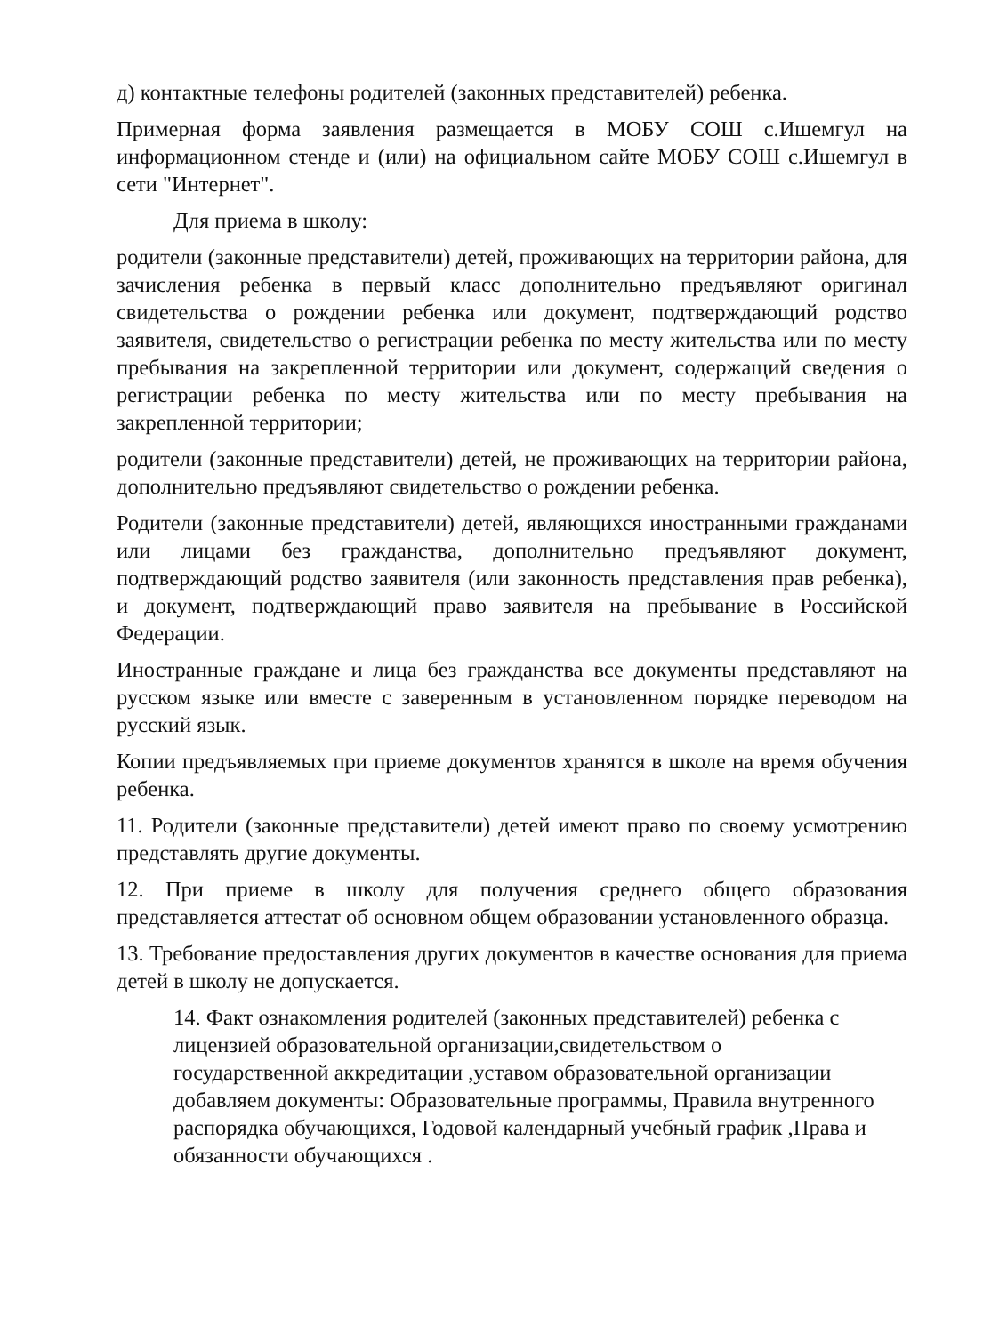д) контактные телефоны родителей (законных представителей) ребенка.
Примерная форма заявления размещается в МОБУ СОШ с.Ишемгул на информационном стенде и (или) на официальном сайте МОБУ СОШ с.Ишемгул в сети "Интернет".
Для приема в школу:
родители (законные представители) детей, проживающих на территории района, для зачисления ребенка в первый класс дополнительно предъявляют оригинал свидетельства о рождении ребенка или документ, подтверждающий родство заявителя, свидетельство о регистрации ребенка по месту жительства или по месту пребывания на закрепленной территории или документ, содержащий сведения о регистрации ребенка по месту жительства или по месту пребывания на закрепленной территории;
родители (законные представители) детей, не проживающих на территории района, дополнительно предъявляют свидетельство о рождении ребенка.
Родители (законные представители) детей, являющихся иностранными гражданами или лицами без гражданства, дополнительно предъявляют документ, подтверждающий родство заявителя (или законность представления прав ребенка), и документ, подтверждающий право заявителя на пребывание в Российской Федерации.
Иностранные граждане и лица без гражданства все документы представляют на русском языке или вместе с заверенным в установленном порядке переводом на русский язык.
Копии предъявляемых при приеме документов хранятся в школе на время обучения ребенка.
11. Родители (законные представители) детей имеют право по своему усмотрению представлять другие документы.
12. При приеме в школу для получения среднего общего образования представляется аттестат об основном общем образовании установленного образца.
13. Требование предоставления других документов в качестве основания для приема детей в школу не допускается.
14. Факт ознакомления родителей (законных представителей) ребенка с лицензией образовательной организации,свидетельством о государственной аккредитации ,уставом образовательной организации добавляем документы: Образовательные программы, Правила внутренного распорядка обучающихся, Годовой календарный учебный график ,Права и обязанности обучающихся .